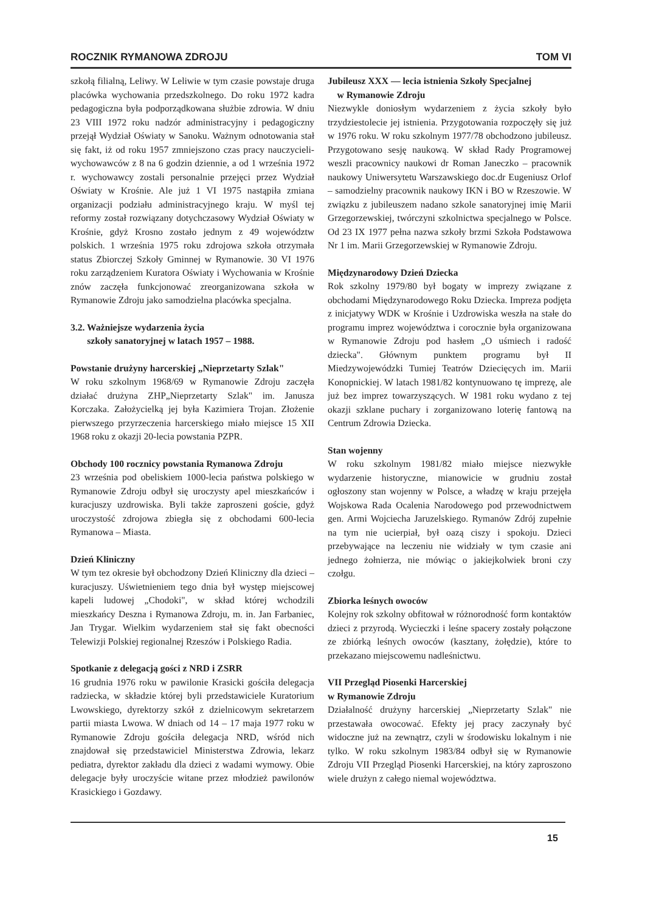ROCZNIK RYMANOWA ZDROJU TOM VI
szkołą filialną, Leliwy. W Leliwie w tym czasie powstaje druga placówka wychowania przedszkolnego. Do roku 1972 kadra pedagogiczna była podporządkowana służbie zdrowia. W dniu 23 VIII 1972 roku nadzór administracyjny i pedagogiczny przejął Wydział Oświaty w Sanoku. Ważnym odnotowania stał się fakt, iż od roku 1957 zmniejszono czas pracy nauczycieli-wychowawców z 8 na 6 godzin dziennie, a od 1 września 1972 r. wychowawcy zostali personalnie przejęci przez Wydział Oświaty w Krośnie. Ale już 1 VI 1975 nastąpiła zmiana organizacji podziału administracyjnego kraju. W myśl tej reformy został rozwiązany dotychczasowy Wydział Oświaty w Krośnie, gdyż Krosno zostało jednym z 49 województw polskich. 1 września 1975 roku zdrojowa szkoła otrzymała status Zbiorczej Szkoły Gminnej w Rymanowie. 30 VI 1976 roku zarządzeniem Kuratora Oświaty i Wychowania w Krośnie znów zaczęła funkcjonować zreorganizowana szkoła w Rymanowie Zdroju jako samodzielna placówka specjalna.
3.2. Ważniejsze wydarzenia życia
szkoły sanatoryjnej w latach 1957 – 1988.
Powstanie drużyny harcerskiej „Nieprzetarty Szlak"
W roku szkolnym 1968/69 w Rymanowie Zdroju zaczęła działać drużyna ZHP„Nieprzetarty Szlak" im. Janusza Korczaka. Założycielką jej była Kazimiera Trojan. Złożenie pierwszego przyrzeczenia harcerskiego miało miejsce 15 XII 1968 roku z okazji 20-lecia powstania PZPR.
Obchody 100 rocznicy powstania Rymanowa Zdroju
23 września pod obeliskiem 1000-lecia państwa polskiego w Rymanowie Zdroju odbył się uroczysty apel mieszkańców i kuracjuszy uzdrowiska. Byli także zaproszeni goście, gdyż uroczystość zdrojowa zbiegła się z obchodami 600-lecia Rymanowa – Miasta.
Dzień Kliniczny
W tym tez okresie był obchodzony Dzień Kliniczny dla dzieci – kuracjuszy. Uświetnieniem tego dnia był występ miejscowej kapeli ludowej „Chodoki", w skład której wchodzili mieszkańcy Deszna i Rymanowa Zdroju, m. in. Jan Farbaniec, Jan Trygar. Wielkim wydarzeniem stał się fakt obecności Telewizji Polskiej regionalnej Rzeszów i Polskiego Radia.
Spotkanie z delegacją gości z NRD i ZSRR
16 grudnia 1976 roku w pawilonie Krasicki gościła delegacja radziecka, w składzie której byli przedstawiciele Kuratorium Lwowskiego, dyrektorzy szkół z dzielnicowym sekretarzem partii miasta Lwowa. W dniach od 14 – 17 maja 1977 roku w Rymanowie Zdroju gościła delegacja NRD, wśród nich znajdował się przedstawiciel Ministerstwa Zdrowia, lekarz pediatra, dyrektor zakładu dla dzieci z wadami wymowy. Obie delegacje były uroczyście witane przez młodzież pawilonów Krasickiego i Gozdawy.
Jubileusz XXX — lecia istnienia Szkoły Specjalnej
w Rymanowie Zdroju
Niezwykle doniosłym wydarzeniem z życia szkoły było trzydziestolecie jej istnienia. Przygotowania rozpoczęły się już w 1976 roku. W roku szkolnym 1977/78 obchodzono jubileusz. Przygotowano sesję naukową. W skład Rady Programowej weszli pracownicy naukowi dr Roman Janeczko – pracownik naukowy Uniwersytetu Warszawskiego doc.dr Eugeniusz Orlof – samodzielny pracownik naukowy IKN i BO w Rzeszowie. W związku z jubileuszem nadano szkole sanatoryjnej imię Marii Grzegorzewskiej, twórczyni szkolnictwa specjalnego w Polsce. Od 23 IX 1977 pełna nazwa szkoły brzmi Szkoła Podstawowa Nr 1 im. Marii Grzegorzewskiej w Rymanowie Zdroju.
Międzynarodowy Dzień Dziecka
Rok szkolny 1979/80 był bogaty w imprezy związane z obchodami Międzynarodowego Roku Dziecka. Impreza podjęta z inicjatywy WDK w Krośnie i Uzdrowiska weszła na stałe do programu imprez województwa i corocznie była organizowana w Rymanowie Zdroju pod hasłem „O uśmiech i radość dziecka". Głównym punktem programu był II Miedzywojewódzki Tumiej Teatrów Dziecięcych im. Marii Konopnickiej. W latach 1981/82 kontynuowano tę imprezę, ale już bez imprez towarzyszących. W 1981 roku wydano z tej okazji szklane puchary i zorganizowano loterię fantową na Centrum Zdrowia Dziecka.
Stan wojenny
W roku szkolnym 1981/82 miało miejsce niezwykłe wydarzenie historyczne, mianowicie w grudniu został ogłoszony stan wojenny w Polsce, a władzę w kraju przejęła Wojskowa Rada Ocalenia Narodowego pod przewodnictwem gen. Armi Wojciecha Jaruzelskiego. Rymanów Zdrój zupełnie na tym nie ucierpiał, był oazą ciszy i spokoju. Dzieci przebywające na leczeniu nie widziały w tym czasie ani jednego żołnierza, nie mówiąc o jakiejkolwiek broni czy czołgu.
Zbiorka leśnych owoców
Kolejny rok szkolny obfitował w różnorodność form kontaktów dzieci z przyrodą. Wycieczki i leśne spacery zostały połączone ze zbiórką leśnych owoców (kasztany, żołędzie), które to przekazano miejscowemu nadleśnictwu.
VII Przegląd Piosenki Harcerskiej
w Rymanowie Zdroju
Działalność drużyny harcerskiej „Nieprzetarty Szlak" nie przestawała owocować. Efekty jej pracy zaczynały być widoczne już na zewnątrz, czyli w środowisku lokalnym i nie tylko. W roku szkolnym 1983/84 odbył się w Rymanowie Zdroju VII Przegląd Piosenki Harcerskiej, na który zaproszono wiele drużyn z całego niemal województwa.
15